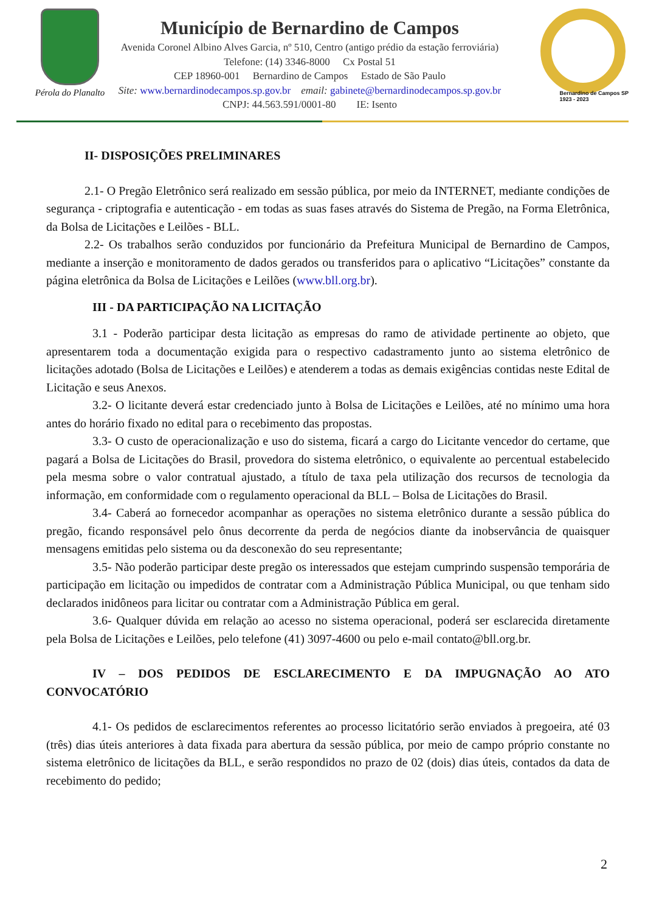Pérola do Planalto
Município de Bernardino de Campos
Avenida Coronel Albino Alves Garcia, nº 510, Centro (antigo prédio da estação ferroviária)
Telefone: (14) 3346-8000 Cx Postal 51
CEP 18960-001 Bernardino de Campos Estado de São Paulo
Site: www.bernardinodecampos.sp.gov.br email: gabinete@bernardinodecampos.sp.gov.br
CNPJ: 44.563.591/0001-80 IE: Isento
Bernardino de Campos SP
1923 - 2023
II- DISPOSIÇÕES PRELIMINARES
2.1- O Pregão Eletrônico será realizado em sessão pública, por meio da INTERNET, mediante condições de segurança - criptografia e autenticação - em todas as suas fases através do Sistema de Pregão, na Forma Eletrônica, da Bolsa de Licitações e Leilões - BLL.
2.2- Os trabalhos serão conduzidos por funcionário da Prefeitura Municipal de Bernardino de Campos, mediante a inserção e monitoramento de dados gerados ou transferidos para o aplicativo “Licitações” constante da página eletrônica da Bolsa de Licitações e Leilões (www.bll.org.br).
III - DA PARTICIPAÇÃO NA LICITAÇÃO
3.1 - Poderão participar desta licitação as empresas do ramo de atividade pertinente ao objeto, que apresentarem toda a documentação exigida para o respectivo cadastramento junto ao sistema eletrônico de licitações adotado (Bolsa de Licitações e Leilões) e atenderem a todas as demais exigências contidas neste Edital de Licitação e seus Anexos.
3.2- O licitante deverá estar credenciado junto à Bolsa de Licitações e Leilões, até no mínimo uma hora antes do horário fixado no edital para o recebimento das propostas.
3.3- O custo de operacionalização e uso do sistema, ficará a cargo do Licitante vencedor do certame, que pagará a Bolsa de Licitações do Brasil, provedora do sistema eletrônico, o equivalente ao percentual estabelecido pela mesma sobre o valor contratual ajustado, a título de taxa pela utilização dos recursos de tecnologia da informação, em conformidade com o regulamento operacional da BLL – Bolsa de Licitações do Brasil.
3.4- Caberá ao fornecedor acompanhar as operações no sistema eletrônico durante a sessão pública do pregão, ficando responsável pelo ônus decorrente da perda de negócios diante da inobservância de quaisquer mensagens emitidas pelo sistema ou da desconexão do seu representante;
3.5- Não poderão participar deste pregão os interessados que estejam cumprindo suspensão temporária de participação em licitação ou impedidos de contratar com a Administração Pública Municipal, ou que tenham sido declarados inidôneos para licitar ou contratar com a Administração Pública em geral.
3.6- Qualquer dúvida em relação ao acesso no sistema operacional, poderá ser esclarecida diretamente pela Bolsa de Licitações e Leilões, pelo telefone (41) 3097-4600 ou pelo e-mail contato@bll.org.br.
IV – DOS PEDIDOS DE ESCLARECIMENTO E DA IMPUGNAÇÃO AO ATO CONVOCATÓRIO
4.1- Os pedidos de esclarecimentos referentes ao processo licitatório serão enviados à pregoeira, até 03 (três) dias úteis anteriores à data fixada para abertura da sessão pública, por meio de campo próprio constante no sistema eletrônico de licitações da BLL, e serão respondidos no prazo de 02 (dois) dias úteis, contados da data de recebimento do pedido;
2